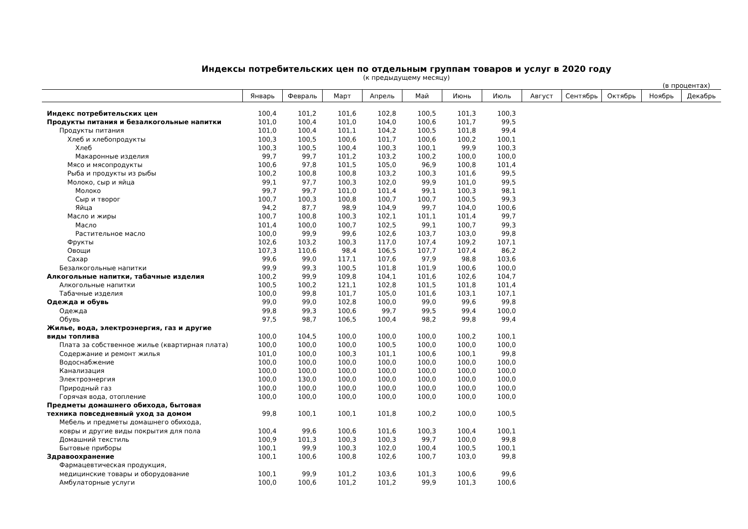Индексы потребительских цен по отдельным группам товаров и услуг в 2020 году
(к предыдущему месяцу)
(в процентах)
| | Январь | Февраль | Март | Апрель | Май | Июнь | Июль | Август | Сентябрь | Октябрь | Ноябрь | Декабрь |
| --- | --- | --- | --- | --- | --- | --- | --- | --- | --- | --- | --- | --- |
| Индекс потребительских цен | 100,4 | 101,2 | 101,6 | 102,8 | 100,5 | 101,3 | 100,3 | | | | | |
| Продукты питания и безалкогольные напитки | 101,0 | 100,4 | 101,0 | 104,0 | 100,6 | 101,7 | 99,5 | | | | | |
| Продукты питания | 101,0 | 100,4 | 101,1 | 104,2 | 100,5 | 101,8 | 99,4 | | | | | |
| Хлеб и хлебопродукты | 100,3 | 100,5 | 100,6 | 101,7 | 100,6 | 100,2 | 100,1 | | | | | |
| Хлеб | 100,3 | 100,5 | 100,4 | 100,3 | 100,1 | 99,9 | 100,3 | | | | | |
| Макаронные изделия | 99,7 | 99,7 | 101,2 | 103,2 | 100,2 | 100,0 | 100,0 | | | | | |
| Мясо и мясопродукты | 100,6 | 97,8 | 101,5 | 105,0 | 96,9 | 100,8 | 101,4 | | | | | |
| Рыба и продукты из рыбы | 100,2 | 100,8 | 100,8 | 103,2 | 100,3 | 101,6 | 99,5 | | | | | |
| Молоко, сыр и яйца | 99,1 | 97,7 | 100,3 | 102,0 | 99,9 | 101,0 | 99,5 | | | | | |
| Молоко | 99,7 | 99,7 | 101,0 | 101,4 | 99,1 | 100,3 | 98,1 | | | | | |
| Сыр и творог | 100,7 | 100,3 | 100,8 | 100,7 | 100,7 | 100,5 | 99,3 | | | | | |
| Яйца | 94,2 | 87,7 | 98,9 | 104,9 | 99,7 | 104,0 | 100,6 | | | | | |
| Масло и жиры | 100,7 | 100,8 | 100,3 | 102,1 | 101,1 | 101,4 | 99,7 | | | | | |
| Масло | 101,4 | 100,0 | 100,7 | 102,5 | 99,1 | 100,7 | 99,3 | | | | | |
| Растительное масло | 100,0 | 99,9 | 99,6 | 102,6 | 103,7 | 103,0 | 99,8 | | | | | |
| Фрукты | 102,6 | 103,2 | 100,3 | 117,0 | 107,4 | 109,2 | 107,1 | | | | | |
| Овощи | 107,3 | 110,6 | 98,4 | 106,5 | 107,7 | 107,4 | 86,2 | | | | | |
| Сахар | 99,6 | 99,0 | 117,1 | 107,6 | 97,9 | 98,8 | 103,6 | | | | | |
| Безалкогольные напитки | 99,9 | 99,3 | 100,5 | 101,8 | 101,9 | 100,6 | 100,0 | | | | | |
| Алкогольные напитки, табачные изделия | 100,2 | 99,9 | 109,8 | 104,1 | 101,6 | 102,6 | 104,7 | | | | | |
| Алкогольные напитки | 100,5 | 100,2 | 121,1 | 102,8 | 101,5 | 101,8 | 101,4 | | | | | |
| Табачные изделия | 100,0 | 99,8 | 101,7 | 105,0 | 101,6 | 103,1 | 107,1 | | | | | |
| Одежда и обувь | 99,0 | 99,0 | 102,8 | 100,0 | 99,0 | 99,6 | 99,8 | | | | | |
| Одежда | 99,8 | 99,3 | 100,6 | 99,7 | 99,5 | 99,4 | 100,0 | | | | | |
| Обувь | 97,5 | 98,7 | 106,5 | 100,4 | 98,2 | 99,8 | 99,4 | | | | | |
| Жилье, вода, электроэнергия, газ и другие виды топлива | 100,0 | 104,5 | 100,0 | 100,0 | 100,0 | 100,2 | 100,1 | | | | | |
| Плата за собственное жилье (квартирная плата) | 100,0 | 100,0 | 100,0 | 100,5 | 100,0 | 100,0 | 100,0 | | | | | |
| Содержание и ремонт жилья | 101,0 | 100,0 | 100,3 | 101,1 | 100,6 | 100,1 | 99,8 | | | | | |
| Водоснабжение | 100,0 | 100,0 | 100,0 | 100,0 | 100,0 | 100,0 | 100,0 | | | | | |
| Канализация | 100,0 | 100,0 | 100,0 | 100,0 | 100,0 | 100,0 | 100,0 | | | | | |
| Электроэнергия | 100,0 | 130,0 | 100,0 | 100,0 | 100,0 | 100,0 | 100,0 | | | | | |
| Природный газ | 100,0 | 100,0 | 100,0 | 100,0 | 100,0 | 100,0 | 100,0 | | | | | |
| Горячая вода, отопление | 100,0 | 100,0 | 100,0 | 100,0 | 100,0 | 100,0 | 100,0 | | | | | |
| Предметы домашнего обихода, бытовая техника повседневный уход за домом | 99,8 | 100,1 | 100,1 | 101,8 | 100,2 | 100,0 | 100,5 | | | | | |
| Мебель и предметы домашнего обихода, ковры и другие виды покрытия для пола | 100,4 | 99,6 | 100,6 | 101,6 | 100,3 | 100,4 | 100,1 | | | | | |
| Домашний текстиль | 100,9 | 101,3 | 100,3 | 100,3 | 99,7 | 100,0 | 99,8 | | | | | |
| Бытовые приборы | 100,1 | 99,9 | 100,3 | 102,0 | 100,4 | 100,5 | 100,1 | | | | | |
| Здравоохранение | 100,1 | 100,6 | 100,8 | 102,6 | 100,7 | 103,0 | 99,8 | | | | | |
| Фармацевтическая продукция, медицинские товары и оборудование | 100,1 | 99,9 | 101,2 | 103,6 | 101,3 | 100,6 | 99,6 | | | | | |
| Амбулаторные услуги | 100,0 | 100,6 | 101,2 | 101,2 | 99,9 | 101,3 | 100,6 | | | | | |